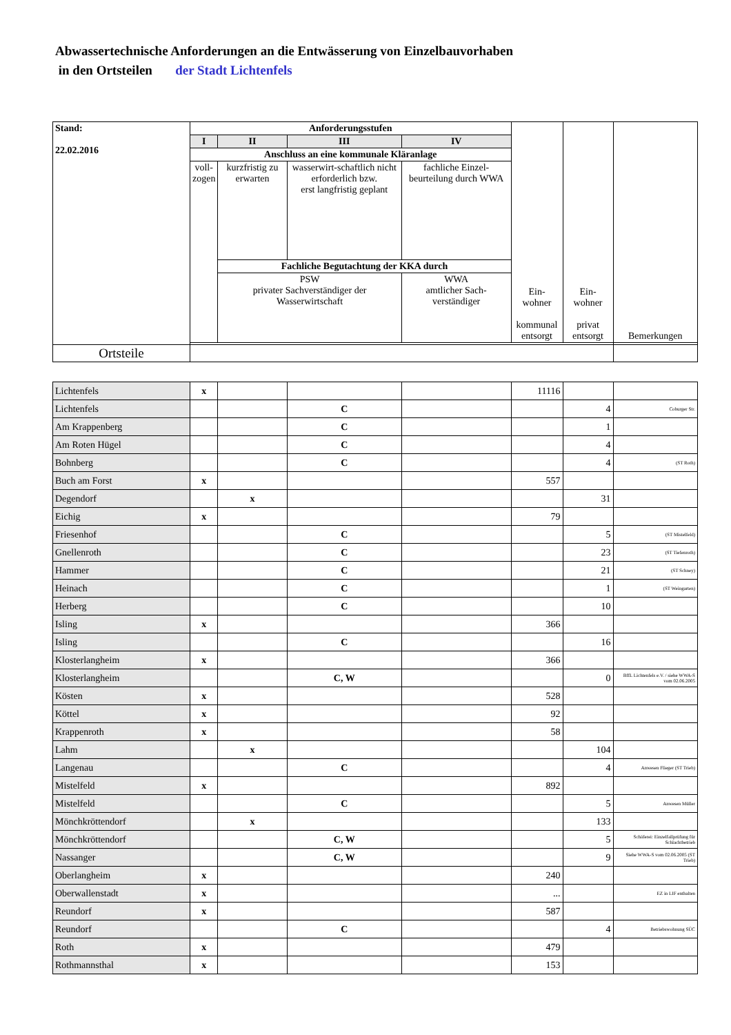Abwassertechnische Anforderungen an die Entwässerung von Einzelbauvorhaben
in den Ortsteilen der Stadt Lichtenfels
| Stand: 22.02.2016 | Anforderungsstufen | | | | Ein- wohner kommunal entsorgt | Ein- wohner privat entsorgt | Bemerkungen |
| | I | II | III | IV | | | |
| | Anschluss an eine kommunale Kläranlage | | | | | | |
| | voll- zogen | kurzfristig zu erwarten | wasserwirt-schaftlich nicht erforderlich bzw. erst langfristig geplant | fachliche Einzel-beurteilung durch WWA | | | |
| | | Fachliche Begutachtung der KKA durch | | | | | |
| | | PSW privater Sachverständiger der Wasserwirtschaft | | WWA amtlicher Sach-verständiger | | | |
| Ortsteile | | | | | | | |
| Lichtenfels | x | | | | 11116 | | |
| Lichtenfels | | | C | | | 4 | Coburger Str. |
| Am Krappenberg | | | C | | | 1 | |
| Am Roten Hügel | | | C | | | 4 | |
| Bohnberg | | | C | | | 4 | (ST Roth) |
| Buch am Forst | x | | | | 557 | | |
| Degendorf | | x | | | | 31 | |
| Eichig | x | | | | 79 | | |
| Friesenhof | | | C | | | 5 | (ST Mistelfeld) |
| Gnellenroth | | | C | | | 23 | (ST Tiefenroth) |
| Hammer | | | C | | | 21 | (ST Schney) |
| Heinach | | | C | | | 1 | (ST Weingarten) |
| Herberg | | | C | | | 10 | |
| Isling | x | | | | 366 | | |
| Isling | | | C | | | 16 | |
| Klosterlangheim | x | | | | 366 | | |
| Klosterlangheim | | | C, W | | | 0 | BffL Lichtenfels e.V. / siehe WWA-S vom 02.06.2005 |
| Kösten | x | | | | 528 | | |
| Köttel | x | | | | 92 | | |
| Krappenroth | x | | | | 58 | | |
| Lahm | | x | | | | 104 | |
| Langenau | | | C | | | 4 | Anwesen Flieger (ST Trieb) |
| Mistelfeld | x | | | | 892 | | |
| Mistelfeld | | | C | | | 5 | Anwesen Müller |
| Mönchkröttendorf | | x | | | | 133 | |
| Mönchkröttendorf | | | C, W | | | 5 | Schäferei: Einzelfallprüfung für Schlachtbetrieb |
| Nassanger | | | C, W | | | 9 | Siehe WWA-S vom 02.06.2005 (ST Trieb) |
| Oberlangheim | x | | | | 240 | | |
| Oberwallenstadt | x | | | | ... | | EZ in LIF enthalten |
| Reundorf | x | | | | 587 | | |
| Reundorf | | | C | | | 4 | Betriebswohnung SÜC |
| Roth | x | | | | 479 | | |
| Rothmannsthal | x | | | | 153 | | |